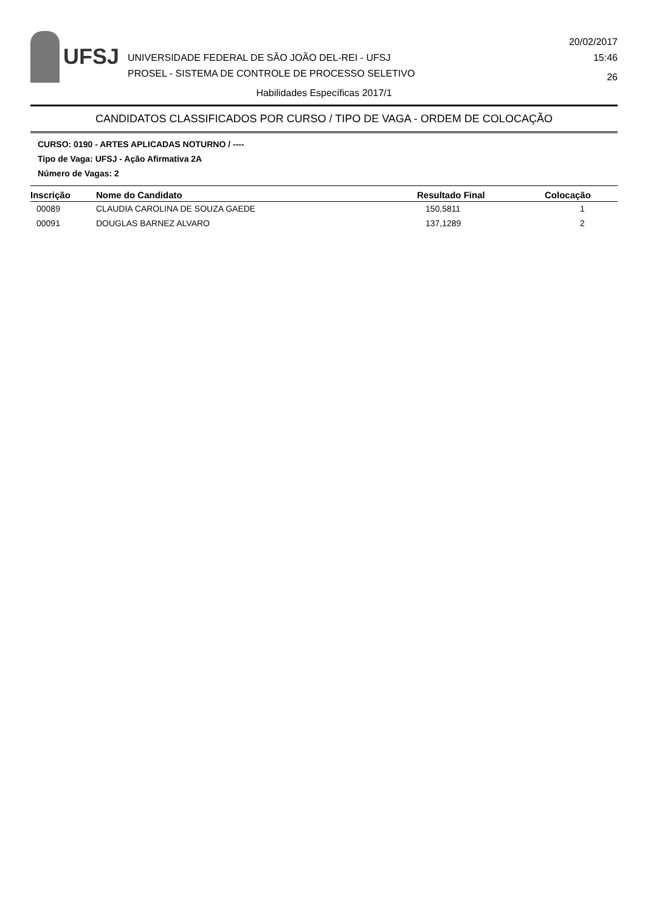UFSJ
UNIVERSIDADE FEDERAL DE SÃO JOÃO DEL-REI - UFSJ
PROSEL - SISTEMA DE CONTROLE DE PROCESSO SELETIVO
20/02/2017
15:46
26
Habilidades Específicas 2017/1
CANDIDATOS CLASSIFICADOS POR CURSO / TIPO DE VAGA - ORDEM DE COLOCAÇÃO
CURSO: 0190 - ARTES APLICADAS NOTURNO / ----
Tipo de Vaga: UFSJ - Ação Afirmativa 2A
Número de Vagas: 2
| Inscrição | Nome do Candidato | Resultado Final | Colocação |
| --- | --- | --- | --- |
| 00089 | CLAUDIA CAROLINA DE SOUZA GAEDE | 150,5811 | 1 |
| 00091 | DOUGLAS BARNEZ ALVARO | 137,1289 | 2 |